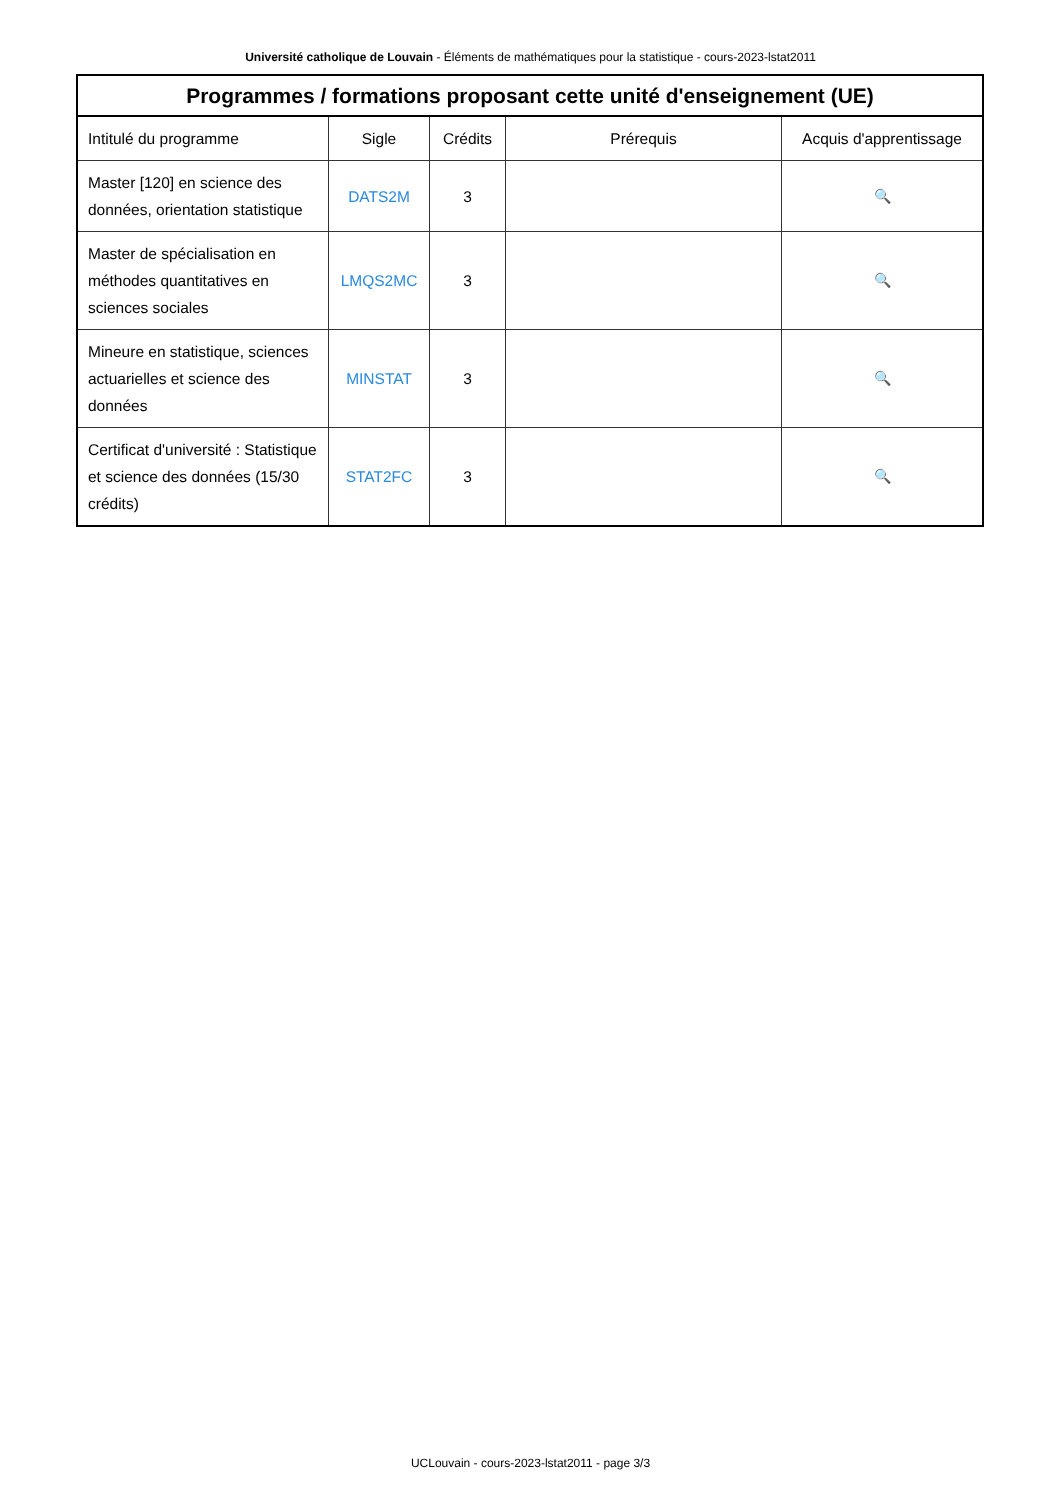Université catholique de Louvain - Éléments de mathématiques pour la statistique - cours-2023-lstat2011
| Programmes / formations proposant cette unité d'enseignement (UE) | | | | |
| --- | --- | --- | --- | --- |
| Intitulé du programme | Sigle | Crédits | Prérequis | Acquis d'apprentissage |
| Master [120] en science des données, orientation statistique | DATS2M | 3 | | 🔍 |
| Master de spécialisation en méthodes quantitatives en sciences sociales | LMQS2MC | 3 | | 🔍 |
| Mineure en statistique, sciences actuarielles et science des données | MINSTAT | 3 | | 🔍 |
| Certificat d'université : Statistique et science des données (15/30 crédits) | STAT2FC | 3 | | 🔍 |
UCLouvain - cours-2023-lstat2011 - page 3/3